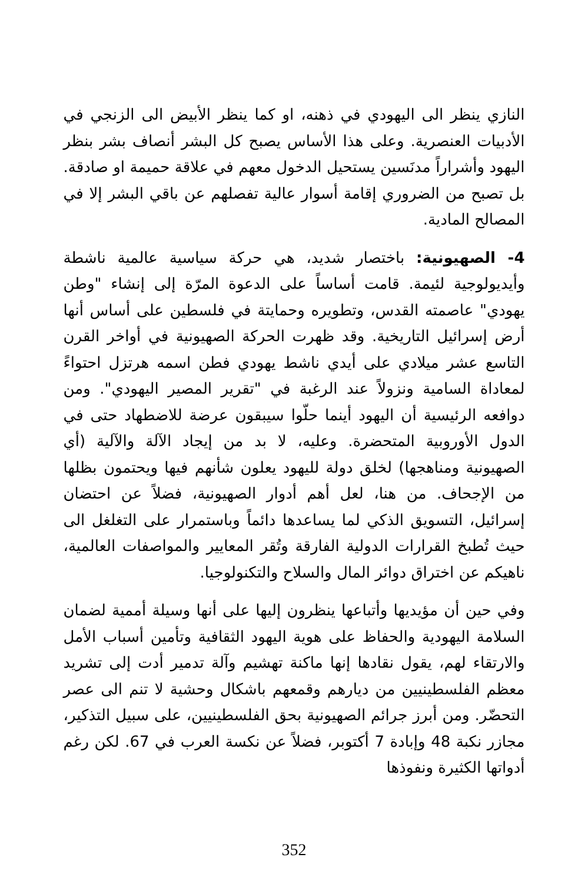النازي ينظر الى اليهودي في ذهنه، او كما ينظر الأبيض الى الزنجي في الأدبيات العنصرية. وعلى هذا الأساس يصبح كل البشر أنصاف بشر بنظر اليهود وأشراراً مدنَسين يستحيل الدخول معهم في علاقة حميمة او صادقة. بل تصبح من الضروري إقامة أسوار عالية تفصلهم عن باقي البشر إلا في المصالح المادية.
4- الصهيونية: باختصار شديد، هي حركة سياسية عالمية ناشطة وأيديولوجية لئيمة. قامت أساساً على الدعوة المرّة إلى إنشاء "وطن يهودي" عاصمته القدس، وتطويره وحمايتة في فلسطين على أساس أنها أرض إسرائيل التاريخية. وقد ظهرت الحركة الصهيونية في أواخر القرن التاسع عشر ميلادي على أيدي ناشط يهودي فطن اسمه هرتزل احتواءً لمعاداة السامية ونزولاً عند الرغبة في "تقرير المصير اليهودي". ومن دوافعه الرئيسية أن اليهود أينما حلّوا سيبقون عرضة للاضطهاد حتى في الدول الأوروبية المتحضرة. وعليه، لا بد من إيجاد الآلة والآلية (أي الصهيونية ومناهجها) لخلق دولة لليهود يعلون شأنهم فيها ويحتمون بظلها من الإجحاف. من هنا، لعل أهم أدوار الصهيونية، فضلاً عن احتضان إسرائيل، التسويق الذكي لما يساعدها دائماً وباستمرار على التغلغل الى حيث تُطبخ القرارات الدولية الفارقة وتُقر المعايير والمواصفات العالمية، ناهيكم عن اختراق دوائر المال والسلاح والتكنولوجيا.
وفي حين أن مؤيديها وأتباعها ينظرون إليها على أنها وسيلة أممية لضمان السلامة اليهودية والحفاظ على هوية اليهود الثقافية وتأمين أسباب الأمل والارتقاء لهم، يقول نقادها إنها ماكنة تهشيم وآلة تدمير أدت إلى تشريد معظم الفلسطينيين من ديارهم وقمعهم باشكال وحشية لا تنم الى عصر التحضّر. ومن أبرز جرائم الصهيونية بحق الفلسطينيين، على سبيل التذكير، مجازر نكبة 48 وإبادة 7 أكتوبر، فضلاً عن نكسة العرب في 67. لكن رغم أدواتها الكثيرة ونفوذها
352